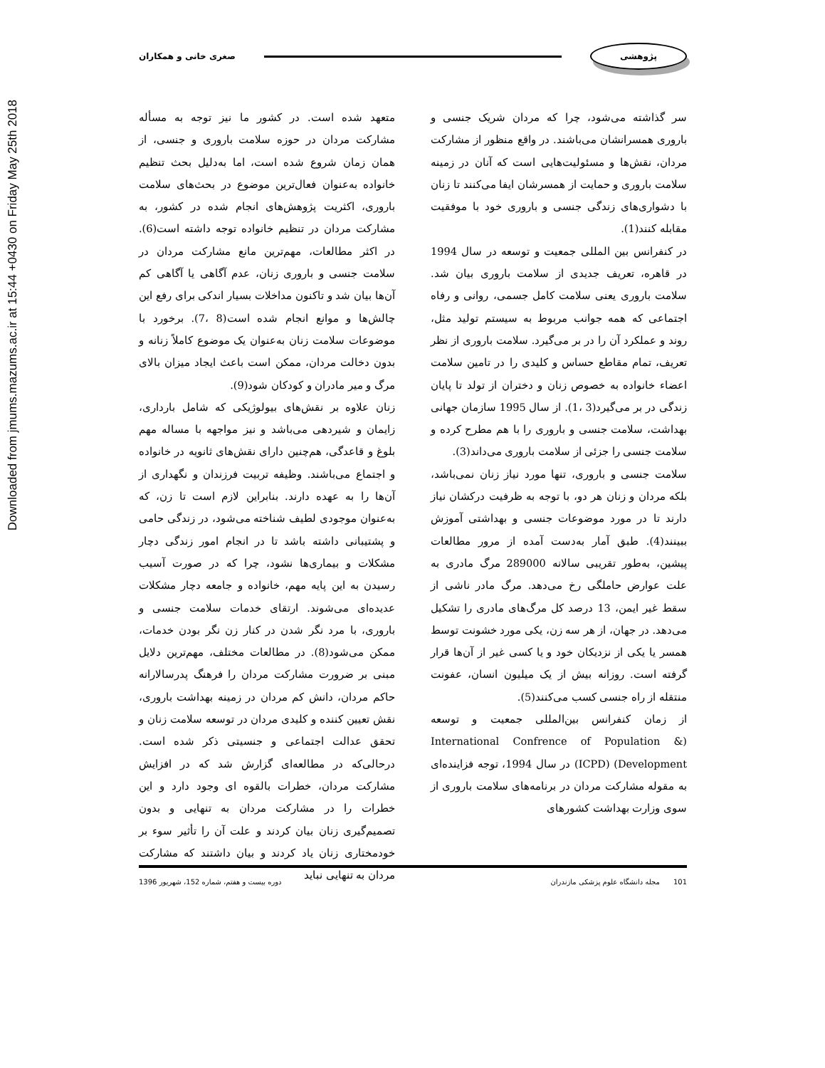Downloaded from jmums.mazums.ac.ir at 15:44 +0430 on Friday May 25th 2018
پژوهشی صغری خانی و همکاران
سر گذاشته می‌شود، چرا که مردان شریک جنسی و باروری همسرانشان می‌باشند. در واقع منظور از مشارکت مردان، نقش‌ها و مسئولیت‌هایی است که آنان در زمینه سلامت باروری و حمایت از همسرشان ایفا می‌کنند تا زنان با دشواری‌های زندگی جنسی و باروری خود با موفقیت مقابله کنند(1).
در کنفرانس بین المللی جمعیت و توسعه در سال 1994 در قاهره، تعریف جدیدی از سلامت باروری بیان شد. سلامت باروری یعنی سلامت کامل جسمی، روانی و رفاه اجتماعی که همه جوانب مربوط به سیستم تولید مثل، روند و عملکرد آن را در بر می‌گیرد. سلامت باروری از نظر تعریف، تمام مقاطع حساس و کلیدی را در تامین سلامت اعضاء خانواده به خصوص زنان و دختران از تولد تا پایان زندگی در بر می‌گیرد(3 ،1). از سال 1995 سازمان جهانی بهداشت، سلامت جنسی و باروری را با هم مطرح کرده و سلامت جنسی را جزئی از سلامت باروری می‌داند(3).
سلامت جنسی و باروری، تنها مورد نیاز زنان نمی‌باشد، بلکه مردان و زنان هر دو، با توجه به ظرفیت درکشان نیاز دارند تا در مورد موضوعات جنسی و بهداشتی آموزش ببینند(4). طبق آمار به‌دست آمده از مرور مطالعات پیشین، به‌طور تقریبی سالانه 289000 مرگ مادری به علت عوارض حاملگی رخ می‌دهد. مرگ مادر ناشی از سقط غیر ایمن، 13 درصد کل مرگ‌های مادری را تشکیل می‌دهد. در جهان، از هر سه زن، یکی مورد خشونت توسط همسر یا یکی از نزدیکان خود و یا کسی غیر از آن‌ها قرار گرفته است. روزانه بیش از یک میلیون انسان، عفونت منتقله از راه جنسی کسب می‌کنند(5).
از زمان کنفرانس بین‌المللی جمعیت و توسعه (International Confrence of Population & Development) (ICPD) در سال 1994، توجه فزاینده‌ای به مقوله مشارکت مردان در برنامه‌های سلامت باروری از سوی وزارت بهداشت کشورهای
متعهد شده است. در کشور ما نیز توجه به مسأله مشارکت مردان در حوزه سلامت باروری و جنسی، از همان زمان شروع شده است، اما به‌دلیل بحث تنظیم خانواده به‌عنوان فعال‌ترین موضوع در بحث‌های سلامت باروری، اکثریت پژوهش‌های انجام شده در کشور، به مشارکت مردان در تنظیم خانواده توجه داشته است(6). در اکثر مطالعات، مهم‌ترین مانع مشارکت مردان در سلامت جنسی و باروری زنان، عدم آگاهی یا آگاهی کم آن‌ها بیان شد و تاکنون مداخلات بسیار اندکی برای رفع این چالش‌ها و موانع انجام شده است(8 ،7). برخورد با موضوعات سلامت زنان به‌عنوان یک موضوع کاملاً زنانه و بدون دخالت مردان، ممکن است باعث ایجاد میزان بالای مرگ و میر مادران و کودکان شود(9).
زنان علاوه بر نقش‌های بیولوژیکی که شامل بارداری، زایمان و شیردهی می‌باشد و نیز مواجهه با مساله مهم بلوغ و قاعدگی، هم‌چنین دارای نقش‌های ثانویه در خانواده و اجتماع می‌باشند. وظیفه تربیت فرزندان و نگهداری از آن‌ها را به عهده دارند. بنابراین لازم است تا زن، که به‌عنوان موجودی لطیف شناخته می‌شود، در زندگی حامی و پشتیبانی داشته باشد تا در انجام امور زندگی دچار مشکلات و بیماری‌ها نشود، چرا که در صورت آسیب رسیدن به این پایه مهم، خانواده و جامعه دچار مشکلات عدیده‌ای می‌شوند. ارتقای خدمات سلامت جنسی و باروری، با مرد نگر شدن در کنار زن نگر بودن خدمات، ممکن می‌شود(8). در مطالعات مختلف، مهم‌ترین دلایل مبنی بر ضرورت مشارکت مردان را فرهنگ پدرسالارانه حاکم مردان، دانش کم مردان در زمینه بهداشت باروری، نقش تعیین کننده و کلیدی مردان در توسعه سلامت زنان و تحقق عدالت اجتماعی و جنسیتی ذکر شده است. درحالی‌که در مطالعه‌ای گزارش شد که در افزایش مشارکت مردان، خطرات بالقوه ای وجود دارد و این خطرات را در مشارکت مردان به تنهایی و بدون تصمیم‌گیری زنان بیان کردند و علت آن را تأثیر سوء بر خودمختاری زنان یاد کردند و بیان داشتند که مشارکت مردان به تنهایی نباید
101 مجله دانشگاه علوم پزشکی مازندران دوره بیست و هفتم، شماره 152، شهریور 1396